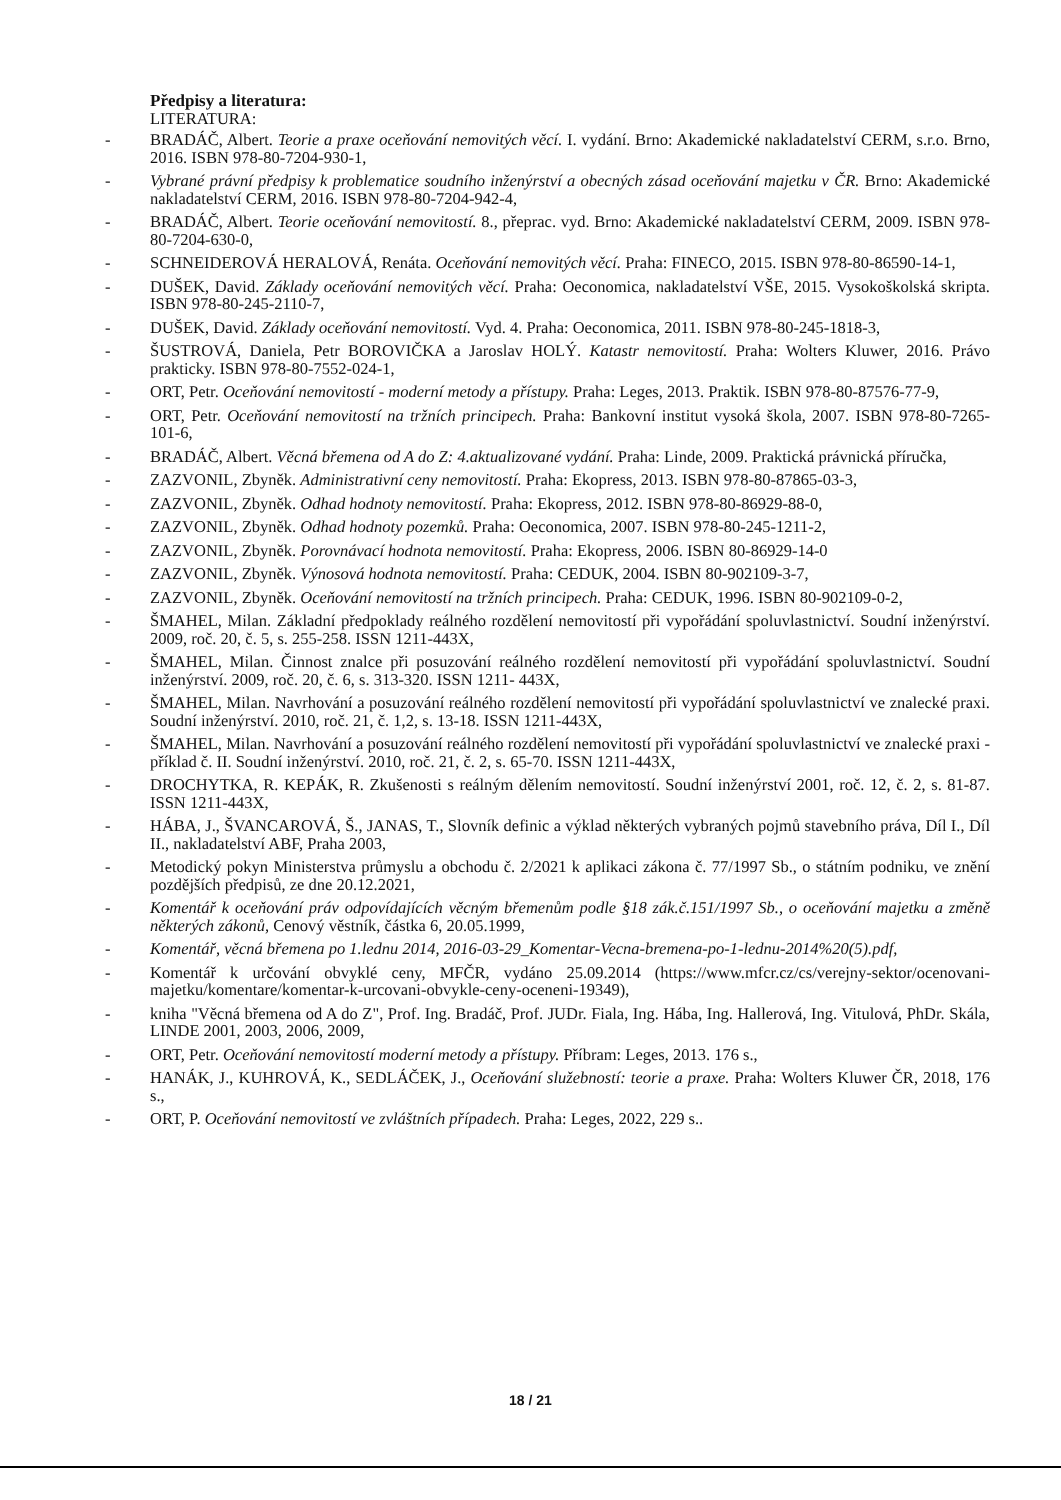Předpisy a literatura:
LITERATURA:
- BRADÁČ, Albert. Teorie a praxe oceňování nemovitých věcí. I. vydání. Brno: Akademické nakladatelství CERM, s.r.o. Brno, 2016. ISBN 978-80-7204-930-1,
- Vybrané právní předpisy k problematice soudního inženýrství a obecných zásad oceňování majetku v ČR. Brno: Akademické nakladatelství CERM, 2016. ISBN 978-80-7204-942-4,
- BRADÁČ, Albert. Teorie oceňování nemovitostí. 8., přeprac. vyd. Brno: Akademické nakladatelství CERM, 2009. ISBN 978-80-7204-630-0,
- SCHNEIDEROVÁ HERALOVÁ, Renáta. Oceňování nemovitých věcí. Praha: FINECO, 2015. ISBN 978-80-86590-14-1,
- DUŠEK, David. Základy oceňování nemovitých věcí. Praha: Oeconomica, nakladatelství VŠE, 2015. Vysokoškolská skripta. ISBN 978-80-245-2110-7,
- DUŠEK, David. Základy oceňování nemovitostí. Vyd. 4. Praha: Oeconomica, 2011. ISBN 978-80-245-1818-3,
- ŠUSTROVÁ, Daniela, Petr BOROVIČKA a Jaroslav HOLÝ. Katastr nemovitostí. Praha: Wolters Kluwer, 2016. Právo prakticky. ISBN 978-80-7552-024-1,
- ORT, Petr. Oceňování nemovitostí - moderní metody a přístupy. Praha: Leges, 2013. Praktik. ISBN 978-80-87576-77-9,
- ORT, Petr. Oceňování nemovitostí na tržních principech. Praha: Bankovní institut vysoká škola, 2007. ISBN 978-80-7265-101-6,
- BRADÁČ, Albert. Věcná břemena od A do Z: 4.aktualizované vydání. Praha: Linde, 2009. Praktická právnická příručka,
- ZAZVONIL, Zbyněk. Administrativní ceny nemovitostí. Praha: Ekopress, 2013. ISBN 978-80-87865-03-3,
- ZAZVONIL, Zbyněk. Odhad hodnoty nemovitostí. Praha: Ekopress, 2012. ISBN 978-80-86929-88-0,
- ZAZVONIL, Zbyněk. Odhad hodnoty pozemků. Praha: Oeconomica, 2007. ISBN 978-80-245-1211-2,
- ZAZVONIL, Zbyněk. Porovnávací hodnota nemovitostí. Praha: Ekopress, 2006. ISBN 80-86929-14-0
- ZAZVONIL, Zbyněk. Výnosová hodnota nemovitostí. Praha: CEDUK, 2004. ISBN 80-902109-3-7,
- ZAZVONIL, Zbyněk. Oceňování nemovitostí na tržních principech. Praha: CEDUK, 1996. ISBN 80-902109-0-2,
- ŠMAHEL, Milan. Základní předpoklady reálného rozdělení nemovitostí při vypořádání spoluvlastnictví. Soudní inženýrství. 2009, roč. 20, č. 5, s. 255-258. ISSN 1211-443X,
- ŠMAHEL, Milan. Činnost znalce při posuzování reálného rozdělení nemovitostí při vypořádání spoluvlastnictví. Soudní inženýrství. 2009, roč. 20, č. 6, s. 313-320. ISSN 1211- 443X,
- ŠMAHEL, Milan. Navrhování a posuzování reálného rozdělení nemovitostí při vypořádání spoluvlastnictví ve znalecké praxi. Soudní inženýrství. 2010, roč. 21, č. 1,2, s. 13-18. ISSN 1211-443X,
- ŠMAHEL, Milan. Navrhování a posuzování reálného rozdělení nemovitostí při vypořádání spoluvlastnictví ve znalecké praxi - příklad č. II. Soudní inženýrství. 2010, roč. 21, č. 2, s. 65-70. ISSN 1211-443X,
- DROCHYTKA, R. KEPÁK, R. Zkušenosti s reálným dělením nemovitostí. Soudní inženýrství 2001, roč. 12, č. 2, s. 81-87. ISSN 1211-443X,
- HÁBA, J., ŠVANCAROVÁ, Š., JANAS, T., Slovník definic a výklad některých vybraných pojmů stavebního práva, Díl I., Díl II., nakladatelství ABF, Praha 2003,
- Metodický pokyn Ministerstva průmyslu a obchodu č. 2/2021 k aplikaci zákona č. 77/1997 Sb., o státním podniku, ve znění pozdějších předpisů, ze dne 20.12.2021,
- Komentář k oceňování práv odpovídajících věcným břemenům podle §18 zák.č.151/1997 Sb., o oceňování majetku a změně některých zákonů, Cenový věstník, částka 6, 20.05.1999,
- Komentář, věcná břemena po 1.lednu 2014, 2016-03-29_Komentar-Vecna-bremena-po-1-lednu-2014%20(5).pdf,
- Komentář k určování obvyklé ceny, MFČR, vydáno 25.09.2014 (https://www.mfcr.cz/cs/verejny-sektor/ocenovani-majetku/komentare/komentar-k-urcovani-obvykle-ceny-oceneni-19349),
- kniha "Věcná břemena od A do Z", Prof. Ing. Bradáč, Prof. JUDr. Fiala, Ing. Hába, Ing. Hallerová, Ing. Vitulová, PhDr. Skála, LINDE 2001, 2003, 2006, 2009,
- ORT, Petr. Oceňování nemovitostí moderní metody a přístupy. Příbram: Leges, 2013. 176 s.,
- HANÁK, J., KUHROVÁ, K., SEDLÁČEK, J., Oceňování služebností: teorie a praxe. Praha: Wolters Kluwer ČR, 2018, 176 s.,
- ORT, P. Oceňování nemovitostí ve zvláštních případech. Praha: Leges, 2022, 229 s..
18 / 21